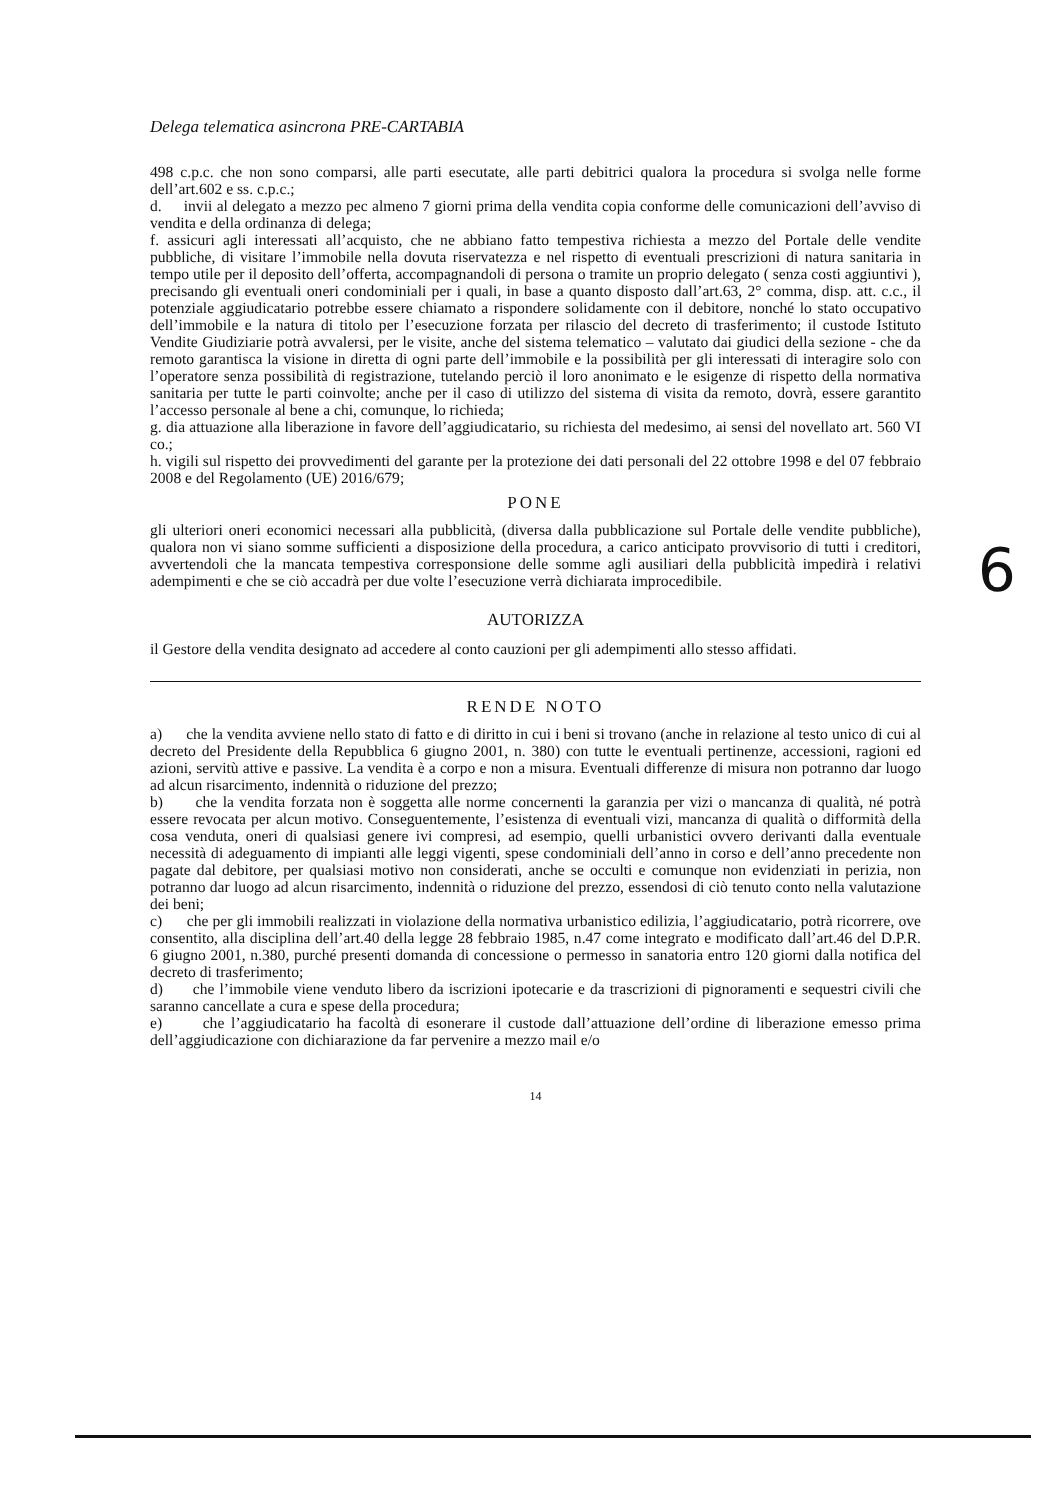Delega telematica asincrona PRE-CARTABIA
498 c.p.c. che non sono comparsi, alle parti esecutate, alle parti debitrici qualora la procedura si svolga nelle forme dell’art.602 e ss. c.p.c.;
d. invii al delegato a mezzo pec almeno 7 giorni prima della vendita copia conforme delle comunicazioni dell’avviso di vendita e della ordinanza di delega;
f. assicuri agli interessati all’acquisto, che ne abbiano fatto tempestiva richiesta a mezzo del Portale delle vendite pubbliche, di visitare l’immobile nella dovuta riservatezza e nel rispetto di eventuali prescrizioni di natura sanitaria in tempo utile per il deposito dell’offerta, accompagnandoli di persona o tramite un proprio delegato ( senza costi aggiuntivi ), precisando gli eventuali oneri condominiali per i quali, in base a quanto disposto dall’art.63, 2° comma, disp. att. c.c., il potenziale aggiudicatario potrebbe essere chiamato a rispondere solidamente con il debitore, nonché lo stato occupativo dell’immobile e la natura di titolo per l’esecuzione forzata per rilascio del decreto di trasferimento; il custode Istituto Vendite Giudiziarie potrà avvalersi, per le visite, anche del sistema telematico – valutato dai giudici della sezione - che da remoto garantisca la visione in diretta di ogni parte dell’immobile e la possibilità per gli interessati di interagire solo con l’operatore senza possibilità di registrazione, tutelando perciò il loro anonimato e le esigenze di rispetto della normativa sanitaria per tutte le parti coinvolte; anche per il caso di utilizzo del sistema di visita da remoto, dovrà, essere garantito l’accesso personale al bene a chi, comunque, lo richieda;
g. dia attuazione alla liberazione in favore dell’aggiudicatario, su richiesta del medesimo, ai sensi del novellato art. 560 VI co.;
h. vigili sul rispetto dei provvedimenti del garante per la protezione dei dati personali del 22 ottobre 1998 e del 07 febbraio 2008 e del Regolamento (UE) 2016/679;
PONE
gli ulteriori oneri economici necessari alla pubblicità, (diversa dalla pubblicazione sul Portale delle vendite pubbliche), qualora non vi siano somme sufficienti a disposizione della procedura, a carico anticipato provvisorio di tutti i creditori, avvertendoli che la mancata tempestiva corresponsione delle somme agli ausiliari della pubblicità impedirà i relativi adempimenti e che se ciò accadrà per due volte l’esecuzione verrà dichiarata improcedibile.
AUTORIZZA
il Gestore della vendita designato ad accedere al conto cauzioni per gli adempimenti allo stesso affidati.
RENDE NOTO
a) che la vendita avviene nello stato di fatto e di diritto in cui i beni si trovano (anche in relazione al testo unico di cui al decreto del Presidente della Repubblica 6 giugno 2001, n. 380) con tutte le eventuali pertinenze, accessioni, ragioni ed azioni, servitù attive e passive. La vendita è a corpo e non a misura. Eventuali differenze di misura non potranno dar luogo ad alcun risarcimento, indennità o riduzione del prezzo;
b) che la vendita forzata non è soggetta alle norme concernenti la garanzia per vizi o mancanza di qualità, né potrà essere revocata per alcun motivo. Conseguentemente, l’esistenza di eventuali vizi, mancanza di qualità o difformità della cosa venduta, oneri di qualsiasi genere ivi compresi, ad esempio, quelli urbanistici ovvero derivanti dalla eventuale necessità di adeguamento di impianti alle leggi vigenti, spese condominiali dell’anno in corso e dell’anno precedente non pagate dal debitore, per qualsiasi motivo non considerati, anche se occulti e comunque non evidenziati in perizia, non potranno dar luogo ad alcun risarcimento, indennità o riduzione del prezzo, essendosi di ciò tenuto conto nella valutazione dei beni;
c) che per gli immobili realizzati in violazione della normativa urbanistico edilizia, l’aggiudicatario, potrà ricorrere, ove consentito, alla disciplina dell’art.40 della legge 28 febbraio 1985, n.47 come integrato e modificato dall’art.46 del D.P.R. 6 giugno 2001, n.380, purché presenti domanda di concessione o permesso in sanatoria entro 120 giorni dalla notifica del decreto di trasferimento;
d) che l’immobile viene venduto libero da iscrizioni ipotecarie e da trascrizioni di pignoramenti e sequestri civili che saranno cancellate a cura e spese della procedura;
e) che l’aggiudicatario ha facoltà di esonerare il custode dall’attuazione dell’ordine di liberazione emesso prima dell’aggiudicazione con dichiarazione da far pervenire a mezzo mail e/o
14
6